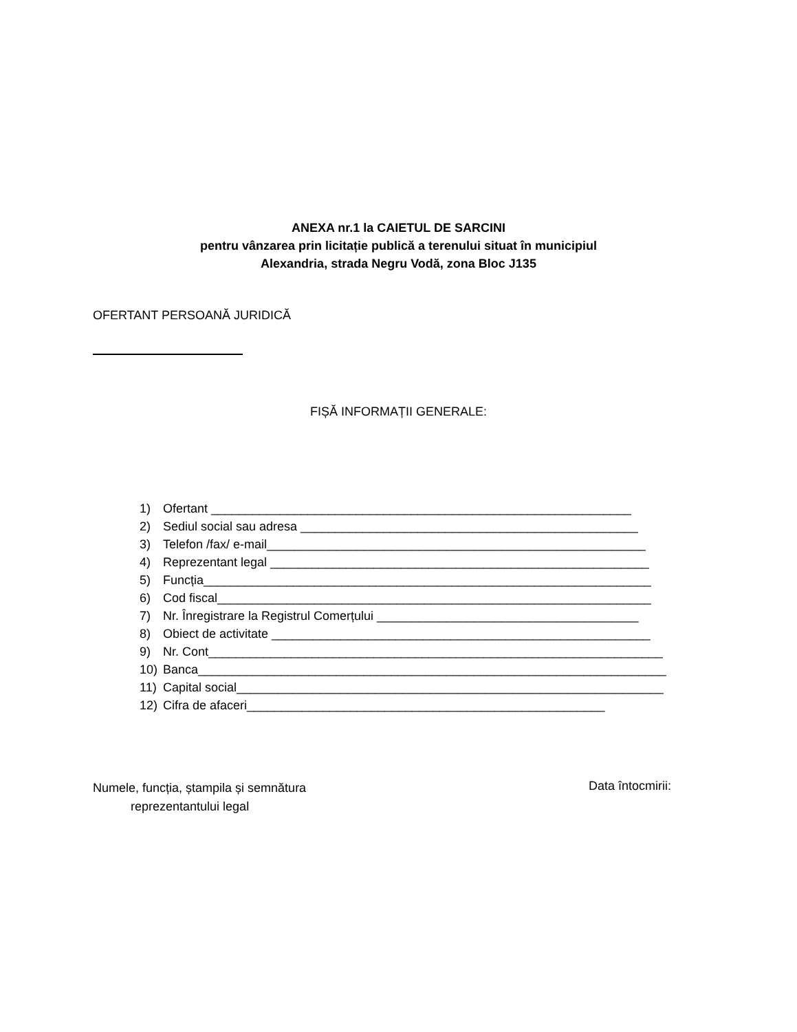ANEXA nr.1 la CAIETUL DE SARCINI
pentru vânzarea prin licitație publică a terenului situat în municipiul
Alexandria, strada Negru Vodă, zona Bloc J135
OFERTANT PERSOANĂ JURIDICĂ
FIȘĂ INFORMAȚII GENERALE:
1) Ofertant _____________________________________________________________
2) Sediul social sau adresa _________________________________________________
3) Telefon /fax/ e-mail_______________________________________________________
4) Reprezentant legal _______________________________________________________
5) Funcția_________________________________________________________________
6) Cod fiscal_______________________________________________________________
7) Nr. Înregistrare la Registrul Comerțului ______________________________________
8) Obiect de activitate _______________________________________________________
9) Nr. Cont__________________________________________________________________
10) Banca____________________________________________________________________
11) Capital social______________________________________________________________
12) Cifra de afaceri____________________________________________________
Numele, funcția, ștampila și semnătura
reprezentantului legal
Data întocmirii: